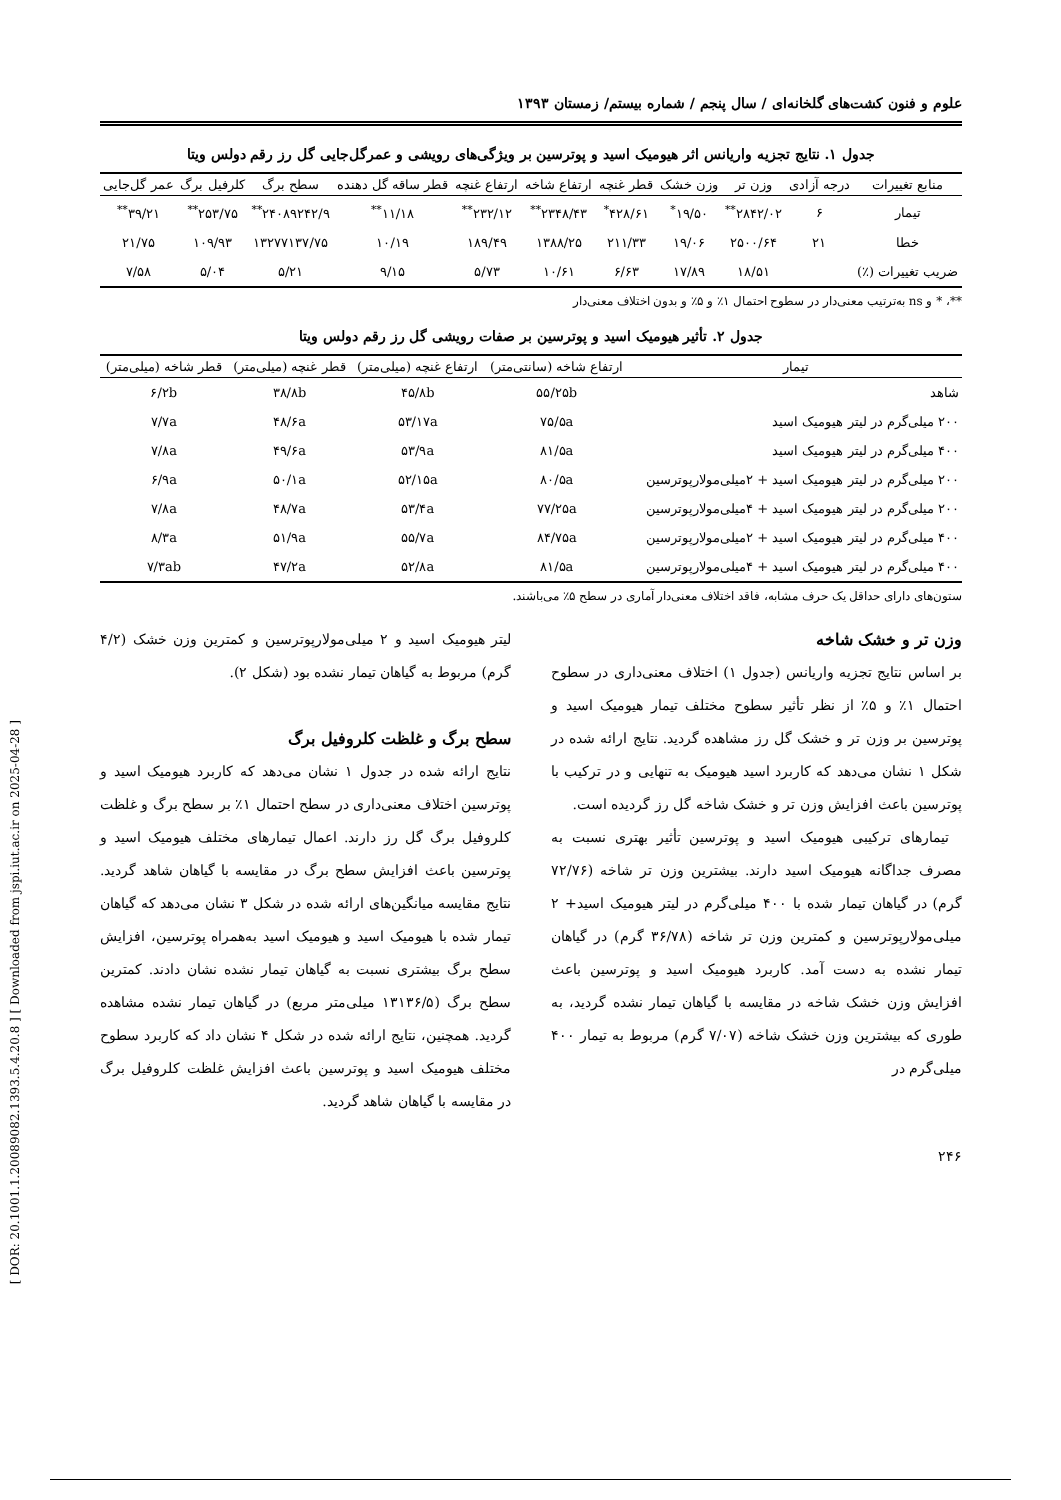[ DOR: 20.1001.1.20089082.1393.5.4.20.8 ] [ Downloaded from jspi.iut.ac.ir on 2025-04-28 ]
علوم و فنون کشت‌های گلخانه‌ای / سال پنجم / شماره بیستم/ زمستان ۱۳۹۳
جدول ۱. نتایج تجزیه واریانس اثر هیومیک اسید و پوترسین بر ویژگی‌های رویشی و عمرگل‌جایی گل رز رقم دولس ویتا
| منابع تغییرات | درجه آزادی | وزن تر | وزن خشک | قطر غنچه | ارتفاع شاخه | ارتفاع غنچه | قطر ساقه گل دهنده | سطح برگ | کلرفیل برگ | عمر گل‌جایی |
| --- | --- | --- | --- | --- | --- | --- | --- | --- | --- | --- |
| تیمار | ۶ | ۲۸۴۲/۰۲<sup>**</sup> | ۱۹/۵۰<sup>*</sup> | ۴۲۸/۶۱<sup>*</sup> | ۲۳۴۸/۴۳<sup>**</sup> | ۲۳۲/۱۲<sup>**</sup> | ۱۱/۱۸<sup>**</sup> | ۲۴۰۸۹۲۴۲/۹<sup>**</sup> | ۲۵۳/۷۵<sup>**</sup> | ۳۹/۲۱<sup>**</sup> |
| خطا | ۲۱ | ۲۵۰۰/۶۴ | ۱۹/۰۶ | ۲۱۱/۳۳ | ۱۳۸۸/۲۵ | ۱۸۹/۴۹ | ۱۰/۱۹ | ۱۳۲۷۷۱۳۷/۷۵ | ۱۰۹/۹۳ | ۲۱/۷۵ |
| ضریب تغییرات (٪) | | ۱۸/۵۱ | ۱۷/۸۹ | ۶/۶۳ | ۱۰/۶۱ | ۵/۷۳ | ۹/۱۵ | ۵/۲۱ | ۵/۰۴ | ۷/۵۸ |
**، * و ns به‌ترتیب معنی‌دار در سطوح احتمال ۱٪ و ۵٪ و بدون اختلاف معنی‌دار
جدول ۲. تأثیر هیومیک اسید و پوترسین بر صفات رویشی گل رز رقم دولس ویتا
| تیمار | ارتفاع شاخه (سانتی‌متر) | ارتفاع غنچه (میلی‌متر) | قطر غنچه (میلی‌متر) | قطر شاخه (میلی‌متر) |
| --- | --- | --- | --- | --- |
| شاهد | ۵۵/۲۵b | ۴۵/۸b | ۳۸/۸b | ۶/۲b |
| ۲۰۰ میلی‌گرم در لیتر هیومیک اسید | ۷۵/۵a | ۵۳/۱۷a | ۴۸/۶a | ۷/۷a |
| ۴۰۰ میلی‌گرم در لیتر هیومیک اسید | ۸۱/۵a | ۵۳/۹a | ۴۹/۶a | ۷/۸a |
| ۲۰۰ میلی‌گرم در لیتر هیومیک اسید + ۲میلی‌مولارپوترسین | ۸۰/۵a | ۵۲/۱۵a | ۵۰/۱a | ۶/۹a |
| ۲۰۰ میلی‌گرم در لیتر هیومیک اسید + ۴میلی‌مولارپوترسین | ۷۷/۲۵a | ۵۳/۴a | ۴۸/۷a | ۷/۸a |
| ۴۰۰ میلی‌گرم در لیتر هیومیک اسید + ۲میلی‌مولارپوترسین | ۸۴/۷۵a | ۵۵/۷a | ۵۱/۹a | ۸/۳a |
| ۴۰۰ میلی‌گرم در لیتر هیومیک اسید + ۴میلی‌مولارپوترسین | ۸۱/۵a | ۵۲/۸a | ۴۷/۲a | ۷/۳ab |
ستون‌های دارای حداقل یک حرف مشابه، فاقد اختلاف معنی‌دار آماری در سطح ۵٪ می‌باشند.
وزن تر و خشک شاخه
بر اساس نتایج تجزیه واریانس (جدول ۱) اختلاف معنی‌داری در سطوح احتمال ۱٪ و ۵٪ از نظر تأثیر سطوح مختلف تیمار هیومیک اسید و پوترسین بر وزن تر و خشک گل رز مشاهده گردید. نتایج ارائه شده در شکل ۱ نشان می‌دهد که کاربرد اسید هیومیک به تنهایی و در ترکیب با پوترسین باعث افزایش وزن تر و خشک شاخه گل رز گردیده است.
تیمارهای ترکیبی هیومیک اسید و پوترسین تأثیر بهتری نسبت به مصرف جداگانه هیومیک اسید دارند. بیشترین وزن تر شاخه (۷۲/۷۶ گرم) در گیاهان تیمار شده با ۴۰۰ میلی‌گرم در لیتر هیومیک اسید+ ۲ میلی‌مولارپوترسین و کمترین وزن تر شاخه (۳۶/۷۸ گرم) در گیاهان تیمار نشده به دست آمد. کاربرد هیومیک اسید و پوترسین باعث افزایش وزن خشک شاخه در مقایسه با گیاهان تیمار نشده گردید، به طوری که بیشترین وزن خشک شاخه (۷/۰۷ گرم) مربوط به تیمار ۴۰۰ میلی‌گرم در
لیتر هیومیک اسید و ۲ میلی‌مولارپوترسین و کمترین وزن خشک (۴/۲ گرم) مربوط به گیاهان تیمار نشده بود (شکل ۲).
سطح برگ و غلظت کلروفیل برگ
نتایج ارائه شده در جدول ۱ نشان می‌دهد که کاربرد هیومیک اسید و پوترسین اختلاف معنی‌داری در سطح احتمال ۱٪ بر سطح برگ و غلظت کلروفیل برگ گل رز دارند. اعمال تیمارهای مختلف هیومیک اسید و پوترسین باعث افزایش سطح برگ در مقایسه با گیاهان شاهد گردید. نتایج مقایسه میانگین‌های ارائه شده در شکل ۳ نشان می‌دهد که گیاهان تیمار شده با هیومیک اسید و هیومیک اسید به‌همراه پوترسین، افزایش سطح برگ بیشتری نسبت به گیاهان تیمار نشده نشان دادند. کمترین سطح برگ (۱۳۱۳۶/۵ میلی‌متر مربع) در گیاهان تیمار نشده مشاهده گردید. همچنین، نتایج ارائه شده در شکل ۴ نشان داد که کاربرد سطوح مختلف هیومیک اسید و پوترسین باعث افزایش غلظت کلروفیل برگ در مقایسه با گیاهان شاهد گردید.
۲۴۶